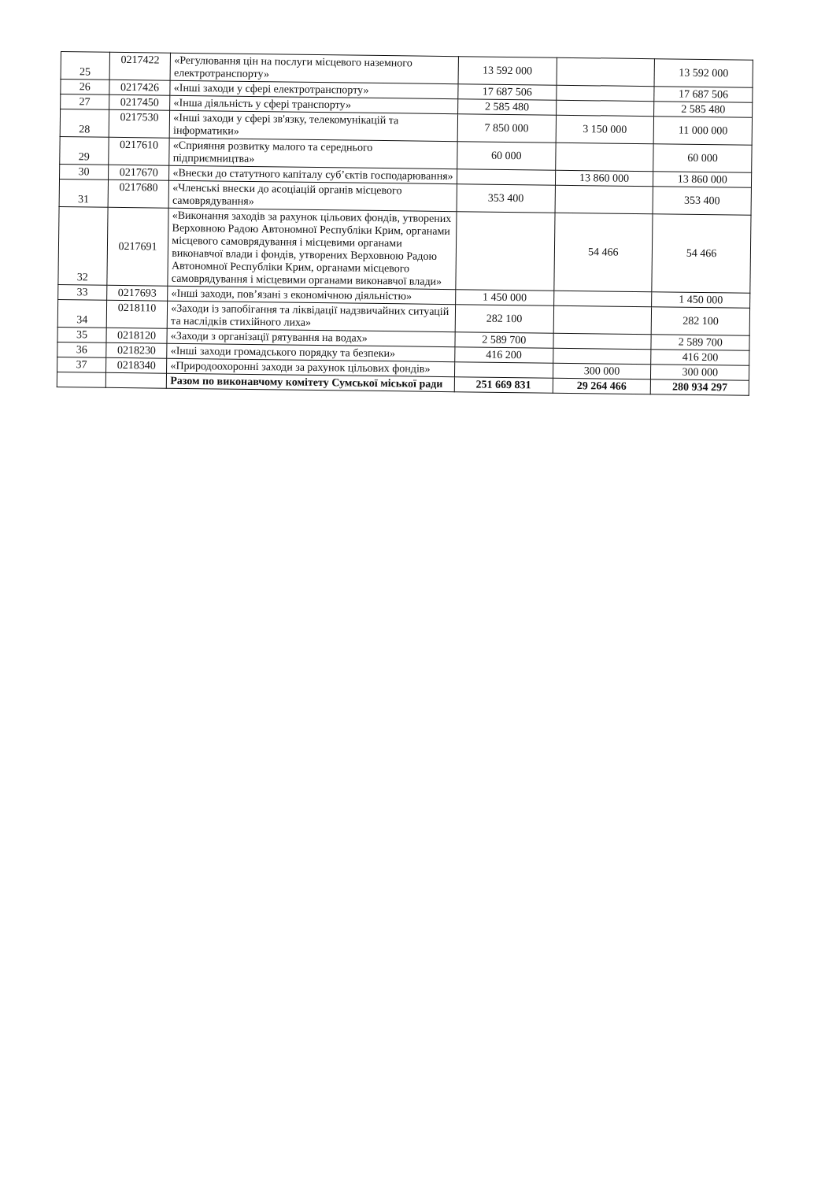| 25 | 0217422 | «Регулювання цін на послуги місцевого наземного електротранспорту» | 13 592 000 | | 13 592 000 |
| 26 | 0217426 | «Інші заходи у сфері електротранспорту» | 17 687 506 | | 17 687 506 |
| 27 | 0217450 | «Інша діяльність у сфері транспорту» | 2 585 480 | | 2 585 480 |
| 28 | 0217530 | «Інші заходи у сфері зв'язку, телекомунікацій та інформатики» | 7 850 000 | 3 150 000 | 11 000 000 |
| 29 | 0217610 | «Сприяння розвитку малого та середнього підприємництва» | 60 000 | | 60 000 |
| 30 | 0217670 | «Внески до статутного капіталу суб’єктів господарювання» | | 13 860 000 | 13 860 000 |
| 31 | 0217680 | «Членські внески до асоціацій органів місцевого самоврядування» | 353 400 | | 353 400 |
| 32 | 0217691 | «Виконання заходів за рахунок цільових фондів, утворених Верховною Радою Автономної Республіки Крим, органами місцевого самоврядування і місцевими органами виконавчої влади і фондів, утворених Верховною Радою Автономної Республіки Крим, органами місцевого самоврядування і місцевими органами виконавчої влади» | | 54 466 | 54 466 |
| 33 | 0217693 | «Інші заходи, пов’язані з економічною діяльністю» | 1 450 000 | | 1 450 000 |
| 34 | 0218110 | «Заходи із запобігання та ліквідації надзвичайних ситуацій та наслідків стихійного лиха» | 282 100 | | 282 100 |
| 35 | 0218120 | «Заходи з організації рятування на водах» | 2 589 700 | | 2 589 700 |
| 36 | 0218230 | «Інші заходи громадського порядку та безпеки» | 416 200 | | 416 200 |
| 37 | 0218340 | «Природоохоронні заходи за рахунок цільових фондів» | | 300 000 | 300 000 |
| | | Разом по виконавчому комітету Сумської міської ради | 251 669 831 | 29 264 466 | 280 934 297 |